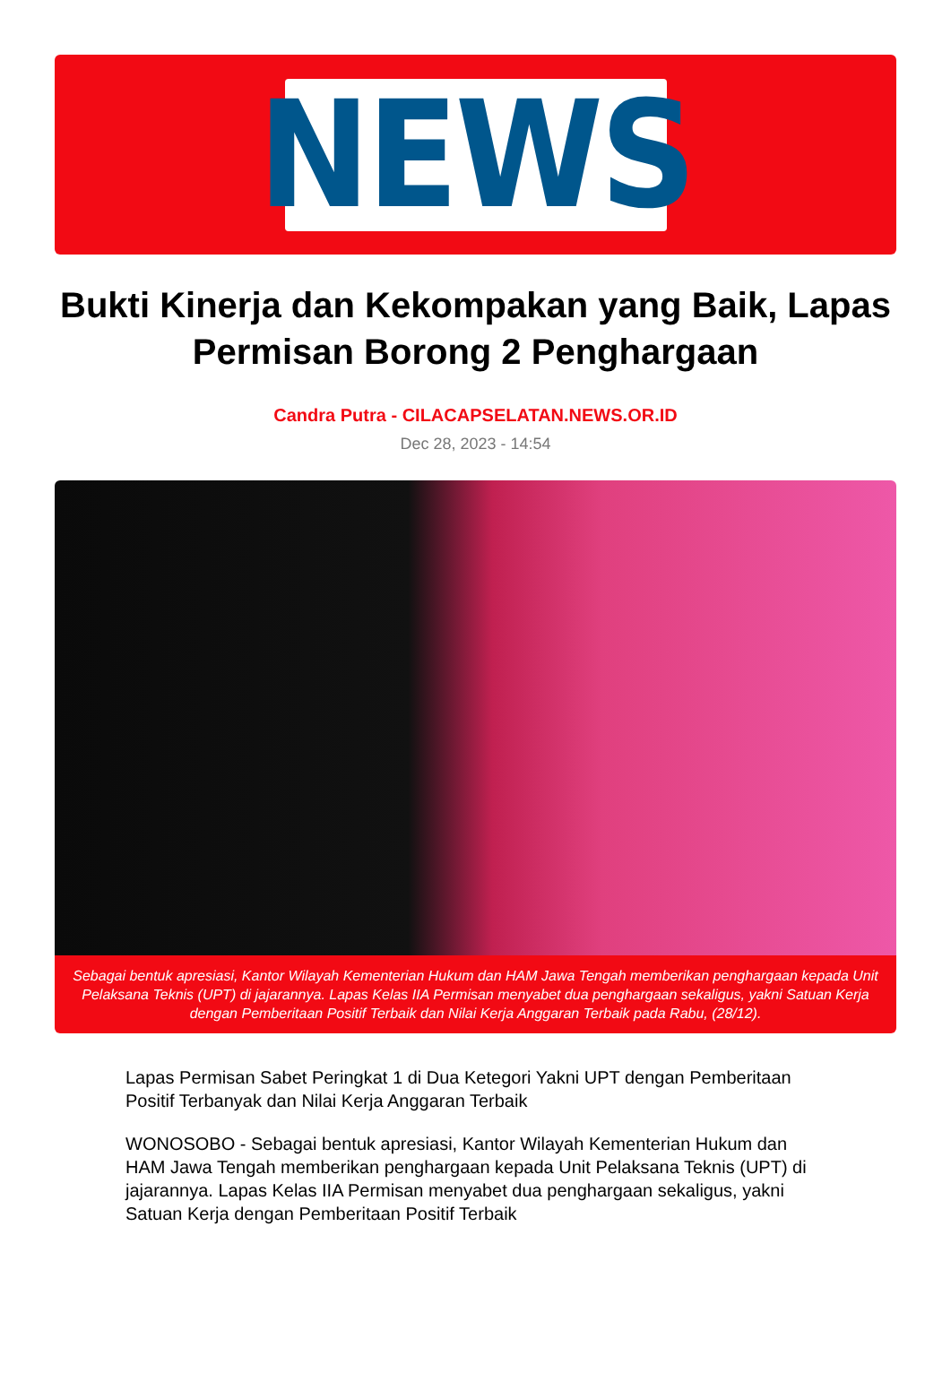NEWS
Bukti Kinerja dan Kekompakan yang Baik, Lapas Permisan Borong 2 Penghargaan
Candra Putra - CILACAPSELATAN.NEWS.OR.ID
Dec 28, 2023 - 14:54
Sebagai bentuk apresiasi, Kantor Wilayah Kementerian Hukum dan HAM Jawa Tengah memberikan penghargaan kepada Unit Pelaksana Teknis (UPT) di jajarannya. Lapas Kelas IIA Permisan menyabet dua penghargaan sekaligus, yakni Satuan Kerja dengan Pemberitaan Positif Terbaik dan Nilai Kerja Anggaran Terbaik pada Rabu, (28/12).
Lapas Permisan Sabet Peringkat 1 di Dua Ketegori Yakni UPT dengan Pemberitaan Positif Terbanyak dan Nilai Kerja Anggaran Terbaik
WONOSOBO - Sebagai bentuk apresiasi, Kantor Wilayah Kementerian Hukum dan HAM Jawa Tengah memberikan penghargaan kepada Unit Pelaksana Teknis (UPT) di jajarannya. Lapas Kelas IIA Permisan menyabet dua penghargaan sekaligus, yakni Satuan Kerja dengan Pemberitaan Positif Terbaik